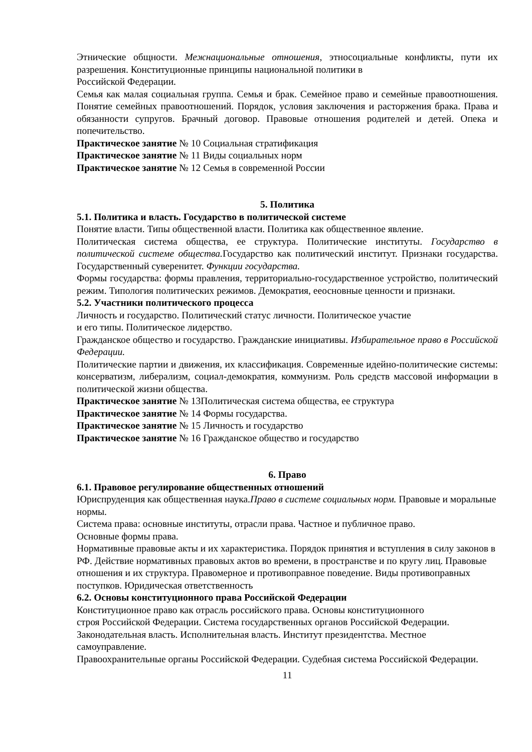Этнические общности. Межнациональные отношения, этносоциальные конфликты, пути их разрешения. Конституционные принципы национальной политики в
Российской Федерации.
Семья как малая социальная группа. Семья и брак. Семейное право и семейные правоотношения. Понятие семейных правоотношений. Порядок, условия заключения и расторжения брака. Права и обязанности супругов. Брачный договор. Правовые отношения родителей и детей. Опека и попечительство.
Практическое занятие № 10 Социальная стратификация
Практическое занятие № 11 Виды социальных норм
Практическое занятие № 12 Семья в современной России
5. Политика
5.1. Политика и власть. Государство в политической системе
Понятие власти. Типы общественной власти. Политика как общественное явление.
Политическая система общества, ее структура. Политические институты. Государство в политической системе общества. Государство как политический институт. Признаки государства. Государственный суверенитет. Функции государства.
Формы государства: формы правления, территориально-государственное устройство, политический режим. Типология политических режимов. Демократия, ееосновные ценности и признаки.
5.2. Участники политического процесса
Личность и государство. Политический статус личности. Политическое участие
и его типы. Политическое лидерство.
Гражданское общество и государство. Гражданские инициативы. Избирательное право в Российской Федерации.
Политические партии и движения, их классификация. Современные идейно-политические системы: консерватизм, либерализм, социал-демократия, коммунизм. Роль средств массовой информации в политической жизни общества.
Практическое занятие № 13Политическая система общества, ее структура
Практическое занятие № 14 Формы государства.
Практическое занятие № 15 Личность и государство
Практическое занятие № 16 Гражданское общество и государство
6. Право
6.1. Правовое регулирование общественных отношений
Юриспруденция как общественная наука.Право в системе социальных норм. Правовые и моральные нормы.
Система права: основные институты, отрасли права. Частное и публичное право.
Основные формы права.
Нормативные правовые акты и их характеристика. Порядок принятия и вступления в силу законов в РФ. Действие нормативных правовых актов во времени, в пространстве и по кругу лиц. Правовые отношения и их структура. Правомерное и противоправное поведение. Виды противоправных поступков. Юридическая ответственность
6.2. Основы конституционного права Российской Федерации
Конституционное право как отрасль российского права. Основы конституционного
строя Российской Федерации. Система государственных органов Российской Федерации. Законодательная власть. Исполнительная власть. Институт президентства. Местное самоуправление.
Правоохранительные органы Российской Федерации. Судебная система Российской Федерации.
11